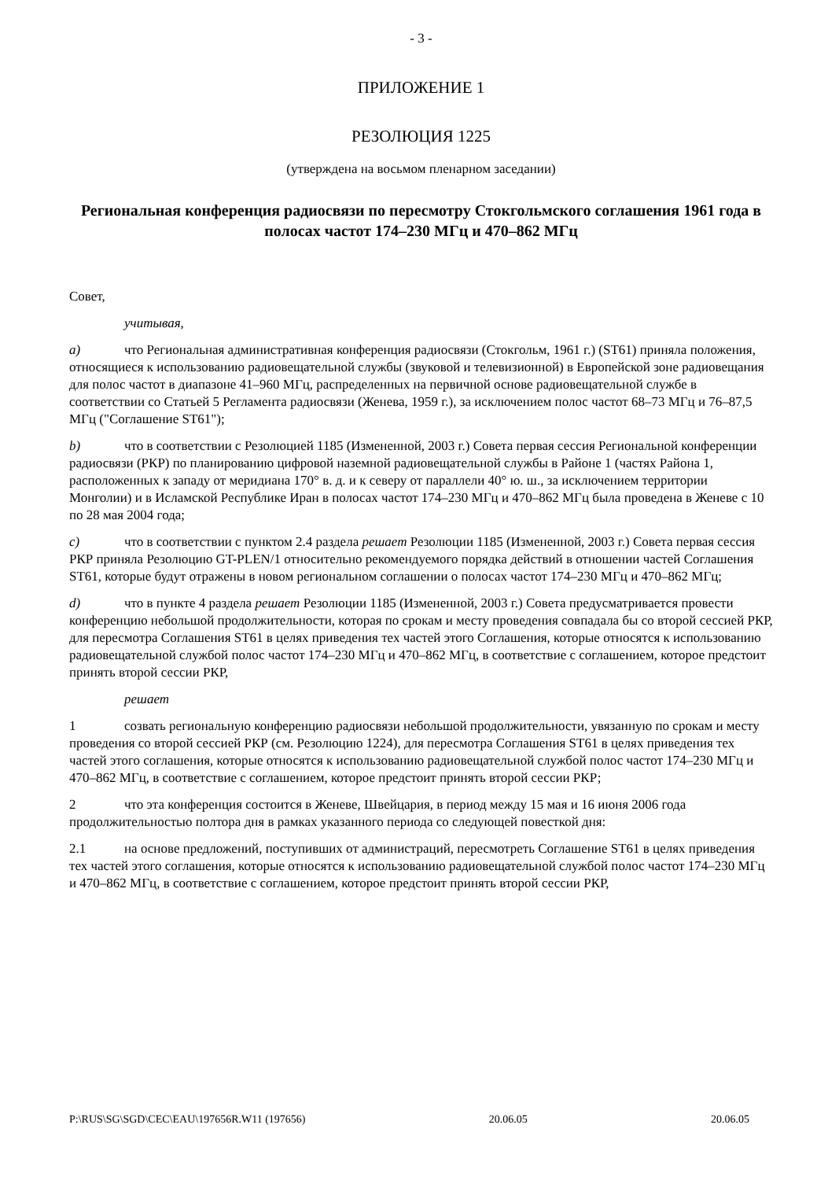- 3 -
ПРИЛОЖЕНИЕ 1
РЕЗОЛЮЦИЯ 1225
(утверждена на восьмом пленарном заседании)
Региональная конференция радиосвязи по пересмотру Стокгольмского соглашения 1961 года в полосах частот 174–230 МГц и 470–862 МГц
Совет,
учитывая,
a) что Региональная административная конференция радиосвязи (Стокгольм, 1961 г.) (ST61) приняла положения, относящиеся к использованию радиовещательной службы (звуковой и телевизионной) в Европейской зоне радиовещания для полос частот в диапазоне 41–960 МГц, распределенных на первичной основе радиовещательной службе в соответствии со Статьей 5 Регламента радиосвязи (Женева, 1959 г.), за исключением полос частот 68–73 МГц и 76–87,5 МГц ("Соглашение ST61");
b) что в соответствии с Резолюцией 1185 (Измененной, 2003 г.) Совета первая сессия Региональной конференции радиосвязи (РКР) по планированию цифровой наземной радиовещательной службы в Районе 1 (частях Района 1, расположенных к западу от меридиана 170° в. д. и к северу от параллели 40° ю. ш., за исключением территории Монголии) и в Исламской Республике Иран в полосах частот 174–230 МГц и 470–862 МГц была проведена в Женеве с 10 по 28 мая 2004 года;
c) что в соответствии с пунктом 2.4 раздела решает Резолюции 1185 (Измененной, 2003 г.) Совета первая сессия РКР приняла Резолюцию GT-PLEN/1 относительно рекомендуемого порядка действий в отношении частей Соглашения ST61, которые будут отражены в новом региональном соглашении о полосах частот 174–230 МГц и 470–862 МГц;
d) что в пункте 4 раздела решает Резолюции 1185 (Измененной, 2003 г.) Совета предусматривается провести конференцию небольшой продолжительности, которая по срокам и месту проведения совпадала бы со второй сессией РКР, для пересмотра Соглашения ST61 в целях приведения тех частей этого Соглашения, которые относятся к использованию радиовещательной службой полос частот 174–230 МГц и 470–862 МГц, в соответствие с соглашением, которое предстоит принять второй сессии РКР,
решает
1 созвать региональную конференцию радиосвязи небольшой продолжительности, увязанную по срокам и месту проведения со второй сессией РКР (см. Резолюцию 1224), для пересмотра Соглашения ST61 в целях приведения тех частей этого соглашения, которые относятся к использованию радиовещательной службой полос частот 174–230 МГц и 470–862 МГц, в соответствие с соглашением, которое предстоит принять второй сессии РКР;
2 что эта конференция состоится в Женеве, Швейцария, в период между 15 мая и 16 июня 2006 года продолжительностью полтора дня в рамках указанного периода со следующей повесткой дня:
2.1 на основе предложений, поступивших от администраций, пересмотреть Соглашение ST61 в целях приведения тех частей этого соглашения, которые относятся к использованию радиовещательной службой полос частот 174–230 МГц и 470–862 МГц, в соответствие с соглашением, которое предстоит принять второй сессии РКР,
P:\RUS\SG\SGD\CEC\EAU\197656R.W11 (197656) 20.06.05 20.06.05